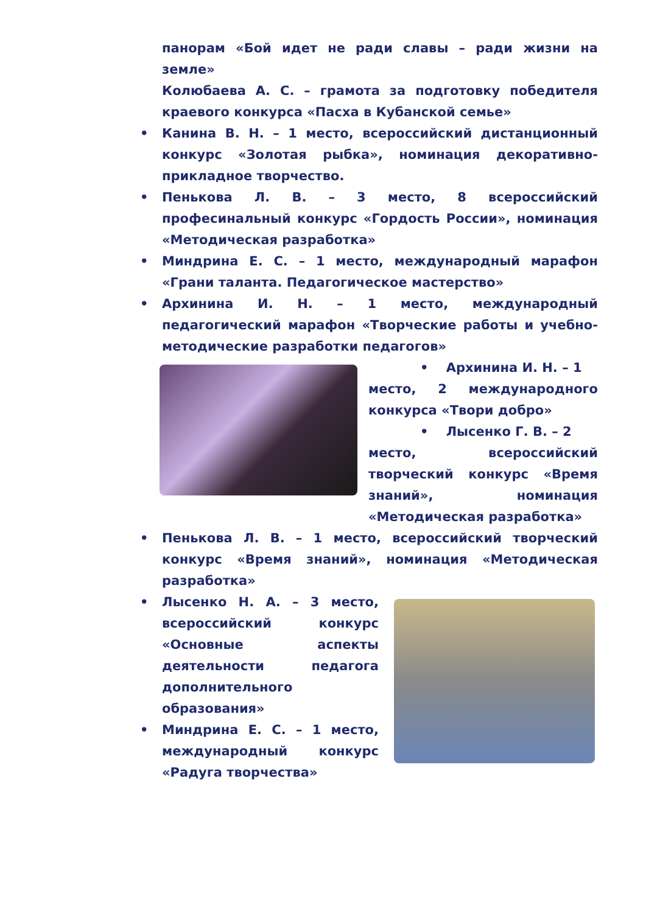панорам «Бой идет не ради славы – ради жизни на земле»
Колюбаева А. С. – грамота за подготовку победителя краевого конкурса «Пасха в Кубанской семье»
• Канина В. Н. – 1 место, всероссийский дистанционный конкурс «Золотая рыбка», номинация декоративно-прикладное творчество.
• Пенькова Л. В. – 3 место, 8 всероссийский професинальный конкурс «Гордость России», номинация «Методическая разработка»
• Миндрина Е. С. – 1 место, международный марафон «Грани таланта. Педагогическое мастерство»
• Архинина И. Н. – 1 место, международный педагогический марафон «Творческие работы и учебно-методические разработки педагогов»
• Архинина И. Н. – 1
место, 2 международного конкурса «Твори добро»
• Лысенко Г. В. – 2
место, всероссийский творческий конкурс «Время знаний», номинация «Методическая разработка»
• Пенькова Л. В. – 1 место, всероссийский творческий конкурс «Время знаний», номинация «Методическая разработка»
• Лысенко Н. А. – 3 место, всероссийский конкурс «Основные аспекты деятельности педагога дополнительного образования»
• Миндрина Е. С. – 1 место, международный конкурс «Радуга творчества»